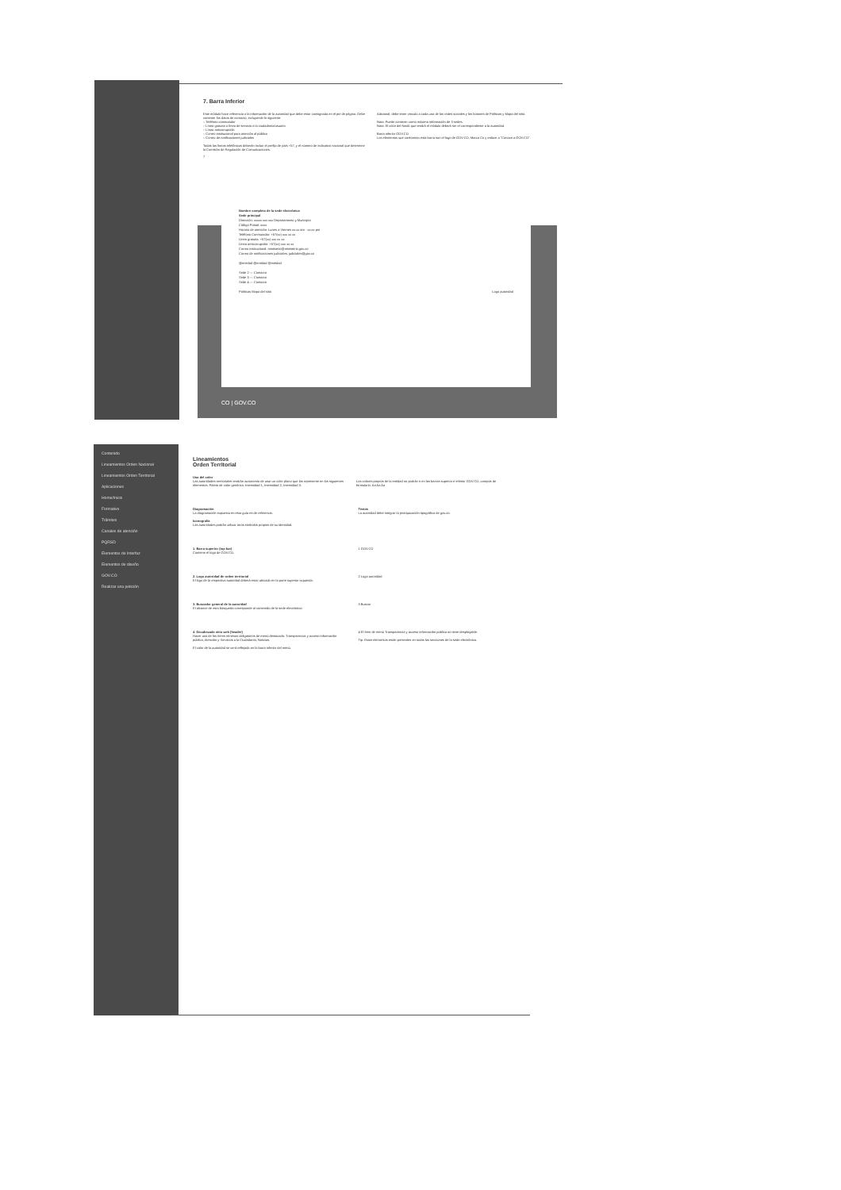7. Barra Inferior
Este módulo hace referencia a la información de la autoridad que debe estar consignada en el pie de página. Debe contener los datos de contacto, incluyendo lo siguiente:
– Teléfono conmutador
– Línea gratuita o línea de servicio a la ciudadanía/usuario
– Línea anticorrupción
– Correo institucional para atención al público
– Correo de notificaciones judiciales
Todas las líneas telefónicas deberán incluir el prefijo de país +57, y el número de indicativo nacional que determine la Comisión de Regulación de Comunicaciones.
Adicional, debe tener vínculo a cada una de las redes sociales y los botones de Políticas y Mapa del sitio.
Nota: Puede contener como máximo información de 3 sedes.
Nota: El color del fondo que tendrá el módulo deberá ser el correspondiente a la autoridad.
Barra inferior GOV.CO
Los elementos que conforman esta barra son el logo de GOV.CO, Marca Co y enlace a "Conoce a GOV.CO".
7
Nombre completo de la sede electrónica
Sede principal
Dirección: xxxxx xxx xxx Departamento y Municipio
Código Postal: xxxx
Horario de atención: Lunes a Viernes xx:xx am - xx:xx pm
Teléfono Conmutador: +57(xx) xxx xx xx
Línea gratuita: +57(xx) xxx xx xx
Línea anticorrupción: +57(xx) xxx xx xx
Correo institucional: ministerio@ministerio.gov.co
Correo de notificaciones judiciales: judiciales@gov.co
@entidad @entidad @entidad
Sede 2 — Contacto
Sede 3 — Contacto
Sede 4 — Contacto
Políticas Mapa del sitio Logo autoridad
CO | GOV.CO
Contenido
Lineamientos Orden Nacional
Lineamientos Orden Territorial
Aplicaciones
Home/Inicio
Formativo
Trámites
Canales de atención
PQRSD
Elementos de Interfaz
Elementos de diseño
GOV.CO
Realizar una petición
Lineamientos
Orden Territorial
Uso del color
Las autoridades territoriales tendrán autonomía de usar un color plano que las represente en los siguientes elementos. Paleta de color genérica: Intensidad 1, Intensidad 2, Intensidad 3.
Los colores propios de la entidad no podrán ir en las barras superior e inferior GOV.CO, campos de formulario. Aa Aa Aa
Diagramación
La diagramación expuesta en esta guía es de referencia.
Iconografía
Las autoridades podrán utilizar otros símbolos propios de su identidad.
Textos
La autoridad debe integrar la jerarquización tipográfica de gov.co.
1. Barra superior (top bar)
Contiene el logo de GOV.CO.
1 GOV.CO
2. Logo autoridad de orden territorial
El logo de la respectiva autoridad deberá estar ubicado en la parte superior izquierda.
2 Logo autoridad
3. Buscador general de la autoridad
El alcance de esta búsqueda corresponde al contenido de la sede electrónica.
3 Buscar
4. Encabezado sitio web (header)
Hacer uso de los ítems mínimos obligatorios de menú destacado: Transparencia y acceso información pública; Atención y Servicios a la Ciudadanía; Noticias.
El color de la autoridad se verá reflejado en la barra inferior del menú.
4 El ítem de menú Transparencia y acceso información pública no tiene desplegable.
Tip: Estos elementos están presentes en todas las secciones de la sede electrónica.